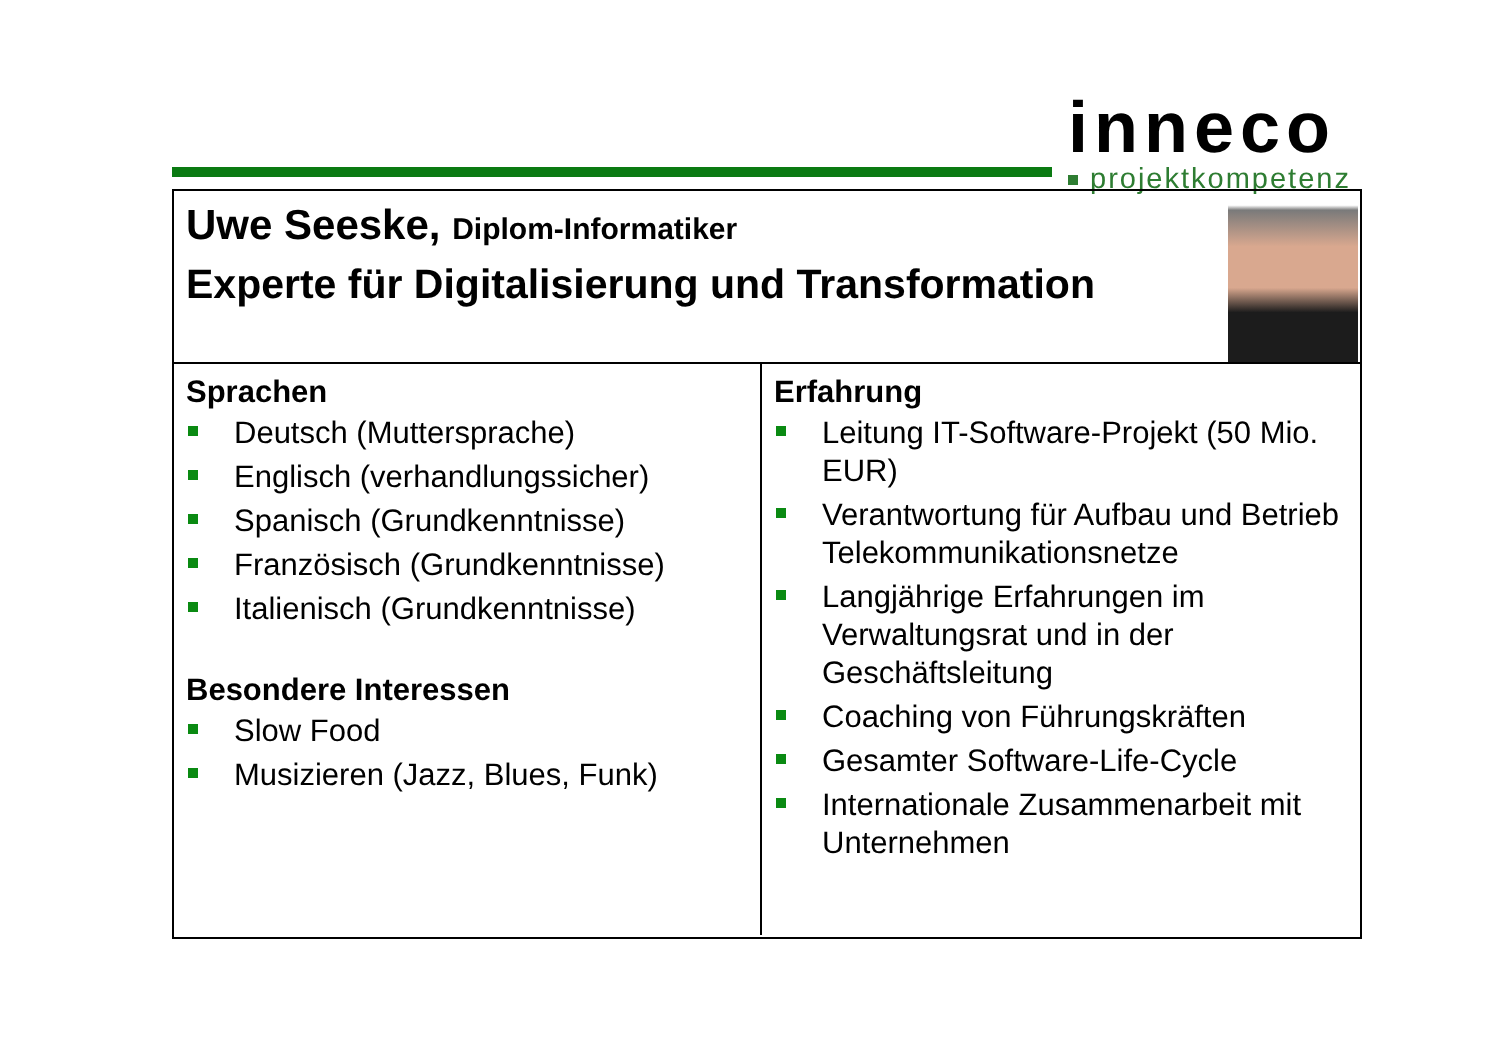inneco
projektkompetenz
Uwe Seeske, Diplom-Informatiker
Experte für Digitalisierung und Transformation
Sprachen
Deutsch (Muttersprache)
Englisch (verhandlungssicher)
Spanisch (Grundkenntnisse)
Französisch (Grundkenntnisse)
Italienisch (Grundkenntnisse)
Besondere Interessen
Slow Food
Musizieren (Jazz, Blues, Funk)
Erfahrung
Leitung IT-Software-Projekt (50 Mio. EUR)
Verantwortung für Aufbau und Betrieb Telekommunikationsnetze
Langjährige Erfahrungen im Verwaltungsrat und in der Geschäftsleitung
Coaching von Führungskräften
Gesamter Software-Life-Cycle
Internationale Zusammenarbeit mit Unternehmen